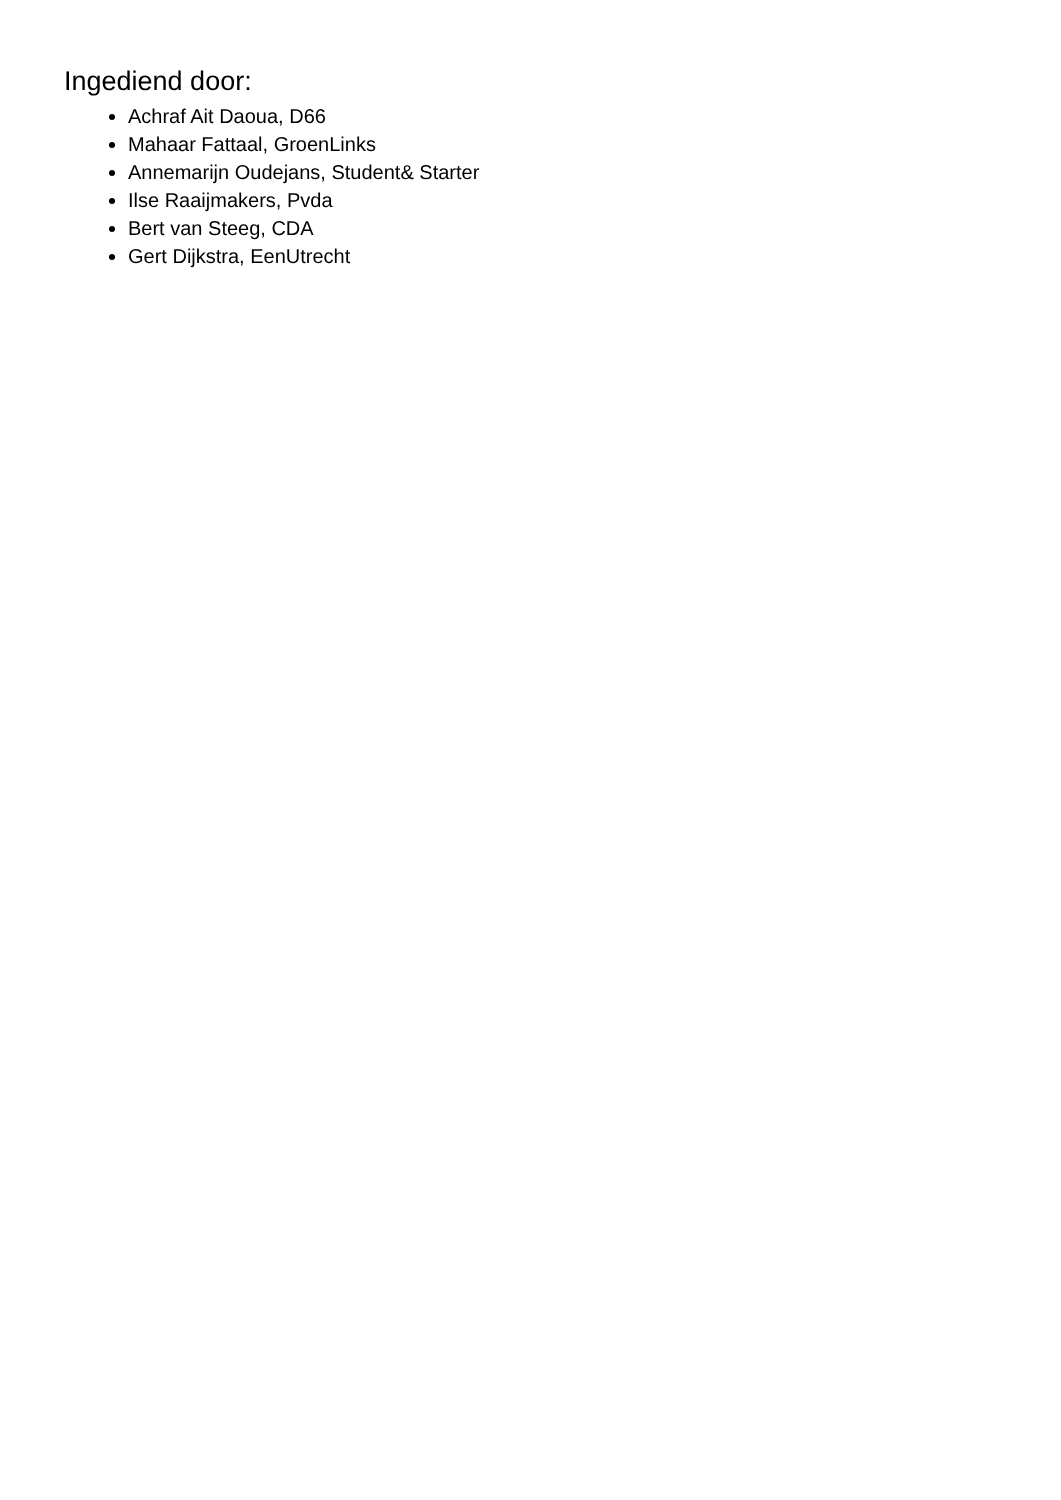Ingediend door:
Achraf Ait Daoua, D66
Mahaar Fattaal, GroenLinks
Annemarijn Oudejans, Student& Starter
Ilse Raaijmakers, Pvda
Bert van Steeg, CDA
Gert Dijkstra, EenUtrecht